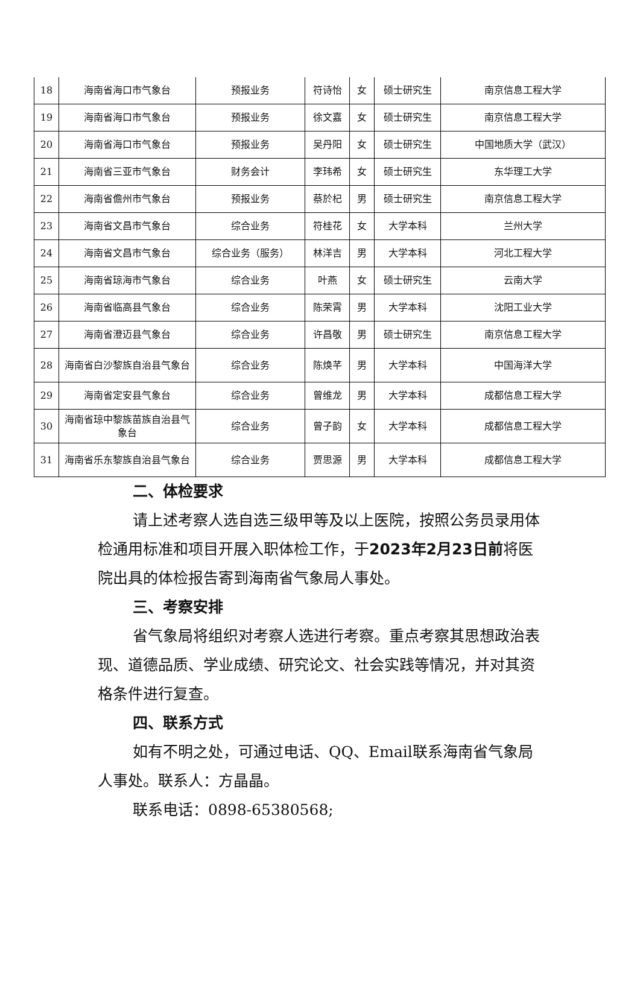| 18 | 海南省海口市气象台 | 预报业务 | 符诗怡 | 女 | 硕士研究生 | 南京信息工程大学 |
| 19 | 海南省海口市气象台 | 预报业务 | 徐文嘉 | 女 | 硕士研究生 | 南京信息工程大学 |
| 20 | 海南省海口市气象台 | 预报业务 | 吴丹阳 | 女 | 硕士研究生 | 中国地质大学（武汉） |
| 21 | 海南省三亚市气象台 | 财务会计 | 李玮希 | 女 | 硕士研究生 | 东华理工大学 |
| 22 | 海南省儋州市气象台 | 预报业务 | 蔡於杞 | 男 | 硕士研究生 | 南京信息工程大学 |
| 23 | 海南省文昌市气象台 | 综合业务 | 符桂花 | 女 | 大学本科 | 兰州大学 |
| 24 | 海南省文昌市气象台 | 综合业务（服务） | 林洋吉 | 男 | 大学本科 | 河北工程大学 |
| 25 | 海南省琼海市气象台 | 综合业务 | 叶燕 | 女 | 硕士研究生 | 云南大学 |
| 26 | 海南省临高县气象台 | 综合业务 | 陈荣霄 | 男 | 大学本科 | 沈阳工业大学 |
| 27 | 海南省澄迈县气象台 | 综合业务 | 许昌敬 | 男 | 硕士研究生 | 南京信息工程大学 |
| 28 | 海南省白沙黎族自治县气象台 | 综合业务 | 陈焕芊 | 男 | 大学本科 | 中国海洋大学 |
| 29 | 海南省定安县气象台 | 综合业务 | 曾维龙 | 男 | 大学本科 | 成都信息工程大学 |
| 30 | 海南省琼中黎族苗族自治县气象台 | 综合业务 | 曾子韵 | 女 | 大学本科 | 成都信息工程大学 |
| 31 | 海南省乐东黎族自治县气象台 | 综合业务 | 贾思源 | 男 | 大学本科 | 成都信息工程大学 |
二、体检要求
请上述考察人选自选三级甲等及以上医院，按照公务员录用体检通用标准和项目开展入职体检工作，于2023年2月23日前将医院出具的体检报告寄到海南省气象局人事处。
三、考察安排
省气象局将组织对考察人选进行考察。重点考察其思想政治表现、道德品质、学业成绩、研究论文、社会实践等情况，并对其资格条件进行复查。
四、联系方式
如有不明之处，可通过电话、QQ、Email联系海南省气象局人事处。联系人：方晶晶。
联系电话：0898-65380568;